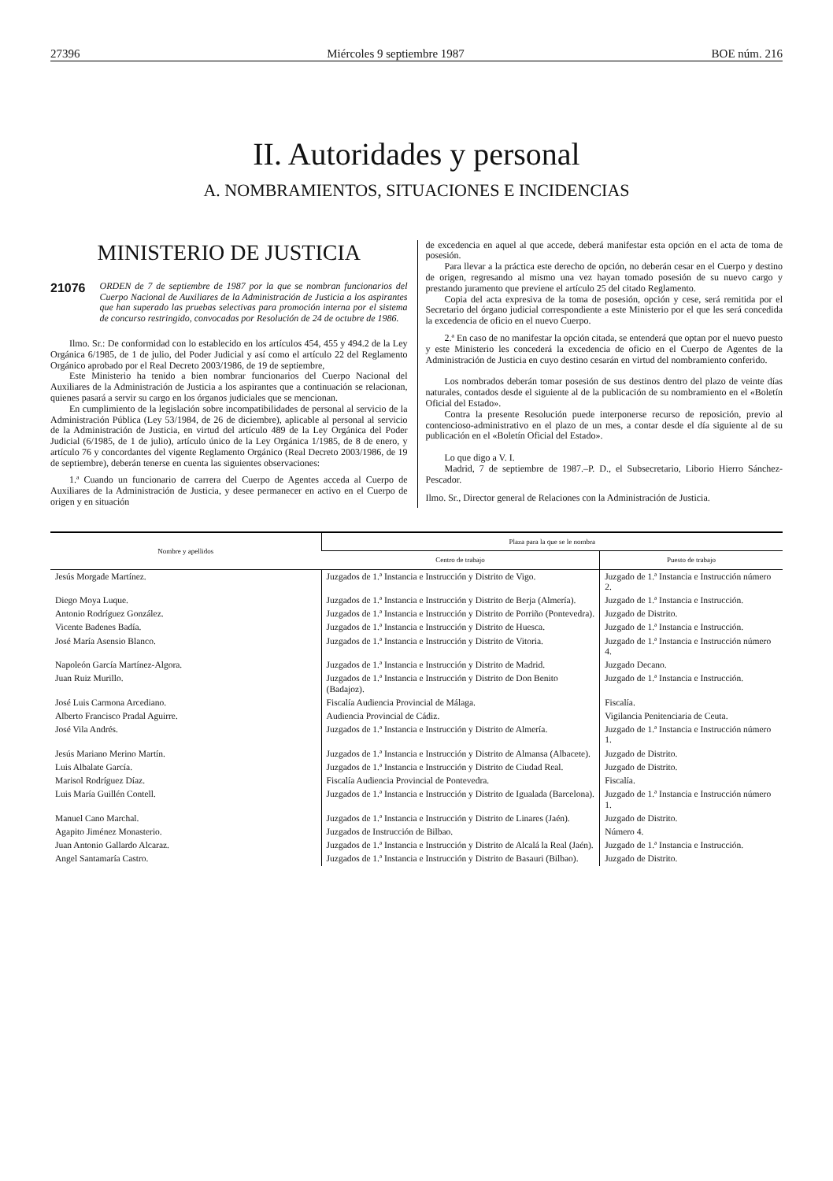27396 Miércoles 9 septiembre 1987 BOE núm. 216
II. Autoridades y personal
A. NOMBRAMIENTOS, SITUACIONES E INCIDENCIAS
MINISTERIO DE JUSTICIA
21076 ORDEN de 7 de septiembre de 1987 por la que se nombran funcionarios del Cuerpo Nacional de Auxiliares de la Administración de Justicia a los aspirantes que han superado las pruebas selectivas para promoción interna por el sistema de concurso restringido, convocadas por Resolución de 24 de octubre de 1986.
Ilmo. Sr.: De conformidad con lo establecido en los artículos 454, 455 y 494.2 de la Ley Orgánica 6/1985, de 1 de julio, del Poder Judicial y así como el artículo 22 del Reglamento Orgánico aprobado por el Real Decreto 2003/1986, de 19 de septiembre,
Este Ministerio ha tenido a bien nombrar funcionarios del Cuerpo Nacional del Auxiliares de la Administración de Justicia a los aspirantes que a continuación se relacionan, quienes pasará a servir su cargo en los órganos judiciales que se mencionan.
En cumplimiento de la legislación sobre incompatibilidades de personal al servicio de la Administración Pública (Ley 53/1984, de 26 de diciembre), aplicable al personal al servicio de la Administración de Justicia, en virtud del artículo 489 de la Ley Orgánica del Poder Judicial (6/1985, de 1 de julio), artículo único de la Ley Orgánica 1/1985, de 8 de enero, y artículo 76 y concordantes del vigente Reglamento Orgánico (Real Decreto 2003/1986, de 19 de septiembre), deberán tenerse en cuenta las siguientes observaciones:
1.ª Cuando un funcionario de carrera del Cuerpo de Agentes acceda al Cuerpo de Auxiliares de la Administración de Justicia, y desee permanecer en activo en el Cuerpo de origen y en situación
de excedencia en aquel al que accede, deberá manifestar esta opción en el acta de toma de posesión.
Para llevar a la práctica este derecho de opción, no deberán cesar en el Cuerpo y destino de origen, regresando al mismo una vez hayan tomado posesión de su nuevo cargo y prestando juramento que previene el artículo 25 del citado Reglamento.
Copia del acta expresiva de la toma de posesión, opción y cese, será remitida por el Secretario del órgano judicial correspondiente a este Ministerio por el que les será concedida la excedencia de oficio en el nuevo Cuerpo.
2.ª En caso de no manifestar la opción citada, se entenderá que optan por el nuevo puesto y este Ministerio les concederá la excedencia de oficio en el Cuerpo de Agentes de la Administración de Justicia en cuyo destino cesarán en virtud del nombramiento conferido.
Los nombrados deberán tomar posesión de sus destinos dentro del plazo de veinte días naturales, contados desde el siguiente al de la publicación de su nombramiento en el «Boletín Oficial del Estado».
Contra la presente Resolución puede interponerse recurso de reposición, previo al contencioso-administrativo en el plazo de un mes, a contar desde el día siguiente al de su publicación en el «Boletín Oficial del Estado».
Lo que digo a V. I.
Madrid, 7 de septiembre de 1987.–P. D., el Subsecretario, Liborio Hierro Sánchez-Pescador.
Ilmo. Sr., Director general de Relaciones con la Administración de Justicia.
| Nombre y apellidos | Plaza para la que se le nombra | |
| --- | --- | --- |
| | Centro de trabajo | Puesto de trabajo |
| Jesús Morgade Martínez. | Juzgados de 1.ª Instancia e Instrucción y Distrito de Vigo. | Juzgado de 1.ª Instancia e Instrucción número 2. |
| Diego Moya Luque. | Juzgados de 1.ª Instancia e Instrucción y Distrito de Berja (Almería). | Juzgado de 1.ª Instancia e Instrucción. |
| Antonio Rodríguez González. | Juzgados de 1.ª Instancia e Instrucción y Distrito de Porriño (Pontevedra). | Juzgado de Distrito. |
| Vicente Badenes Badía. | Juzgados de 1.ª Instancia e Instrucción y Distrito de Huesca. | Juzgado de 1.ª Instancia e Instrucción. |
| José María Asensio Blanco. | Juzgados de 1.ª Instancia e Instrucción y Distrito de Vitoria. | Juzgado de 1.ª Instancia e Instrucción número 4. |
| Napoleón García Martínez-Algora. | Juzgados de 1.ª Instancia e Instrucción y Distrito de Madrid. | Juzgado Decano. |
| Juan Ruiz Murillo. | Juzgados de 1.ª Instancia e Instrucción y Distrito de Don Benito (Badajoz). | Juzgado de 1.ª Instancia e Instrucción. |
| José Luis Carmona Arcediano. | Fiscalía Audiencia Provincial de Málaga. | Fiscalía. |
| Alberto Francisco Pradal Aguirre. | Audiencia Provincial de Cádiz. | Vigilancia Penitenciaria de Ceuta. |
| José Vila Andrés. | Juzgados de 1.ª Instancia e Instrucción y Distrito de Almería. | Juzgado de 1.ª Instancia e Instrucción número 1. |
| Jesús Mariano Merino Martín. | Juzgados de 1.ª Instancia e Instrucción y Distrito de Almansa (Albacete). | Juzgado de Distrito. |
| Luis Albalate García. | Juzgados de 1.ª Instancia e Instrucción y Distrito de Ciudad Real. | Juzgado de Distrito. |
| Marisol Rodríguez Díaz. | Fiscalía Audiencia Provincial de Pontevedra. | Fiscalía. |
| Luis María Guillén Contell. | Juzgados de 1.ª Instancia e Instrucción y Distrito de Igualada (Barcelona). | Juzgado de 1.ª Instancia e Instrucción número 1. |
| Manuel Cano Marchal. | Juzgados de 1.ª Instancia e Instrucción y Distrito de Linares (Jaén). | Juzgado de Distrito. |
| Agapito Jiménez Monasterio. | Juzgados de Instrucción de Bilbao. | Número 4. |
| Juan Antonio Gallardo Alcaraz. | Juzgados de 1.ª Instancia e Instrucción y Distrito de Alcalá la Real (Jaén). | Juzgado de 1.ª Instancia e Instrucción. |
| Angel Santamaría Castro. | Juzgados de 1.ª Instancia e Instrucción y Distrito de Basauri (Bilbao). | Juzgado de Distrito. |